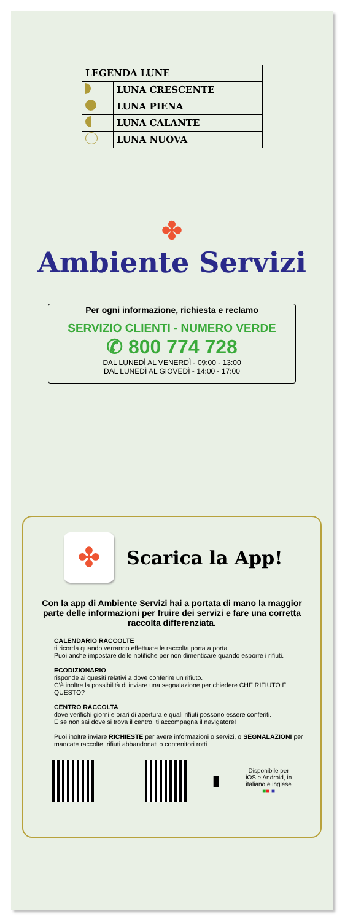| LEGENDA LUNE | |
| --- | --- |
| | LUNA CRESCENTE |
| | LUNA PIENA |
| | LUNA CALANTE |
| | LUNA NUOVA |
✤
Ambiente Servizi
Per ogni informazione, richiesta e reclamo
SERVIZIO CLIENTI - NUMERO VERDE
✆ 800 774 728
DAL LUNEDÌ AL VENERDÌ - 09:00 - 13:00
DAL LUNEDÌ AL GIOVEDÌ - 14:00 - 17:00
✤
Scarica la App!
Con la app di Ambiente Servizi hai a portata di mano la maggior parte delle informazioni per fruire dei servizi e fare una corretta raccolta differenziata.
CALENDARIO RACCOLTE
ti ricorda quando verranno effettuate le raccolta porta a porta.
Puoi anche impostare delle notifiche per non dimenticare quando esporre i rifiuti.
ECODIZIONARIO
risponde ai quesiti relativi a dove conferire un rifiuto.
C’è inoltre la possibilità di inviare una segnalazione per chiedere CHE RIFIUTO È QUESTO?
CENTRO RACCOLTA
dove verifichi giorni e orari di apertura e quali rifiuti possono essere conferiti.
E se non sai dove si trova il centro, ti accompagna il navigatore!
Puoi inoltre inviare RICHIESTE per avere informazioni o servizi, o SEGNALAZIONI per mancate raccolte, rifiuti abbandonati o contenitori rotti.
▮
Disponibile per
iOS e Android, in
italiano e inglese
■■ ■